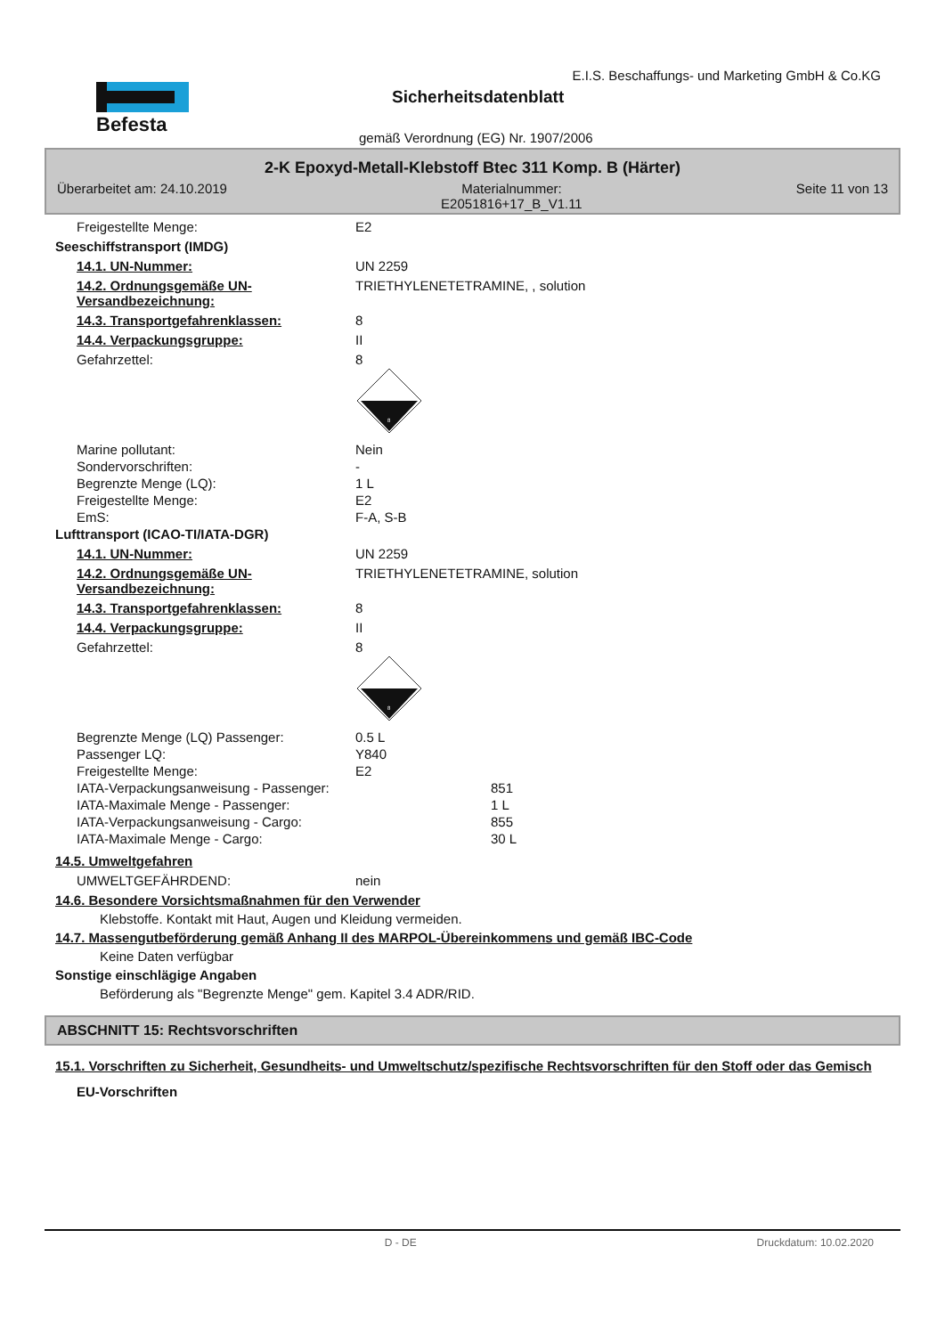Befesta
E.I.S. Beschaffungs- und Marketing GmbH & Co.KG
Sicherheitsdatenblatt
gemäß Verordnung (EG) Nr. 1907/2006
2-K Epoxyd-Metall-Klebstoff Btec 311 Komp. B (Härter)
Überarbeitet am: 24.10.2019 Materialnummer:
E2051816+17_B_V1.11 Seite 11 von 13
Freigestellte Menge: E2
Seeschiffstransport (IMDG)
14.1. UN-Nummer: UN 2259
14.2. Ordnungsgemäße UN-Versandbezeichnung: TRIETHYLENETETRAMINE, , solution
14.3. Transportgefahrenklassen: 8
14.4. Verpackungsgruppe: II
Gefahrzettel: 8
8
Marine pollutant: Nein
Sondervorschriften: -
Begrenzte Menge (LQ): 1 L
Freigestellte Menge: E2
EmS: F-A, S-B
Lufttransport (ICAO-TI/IATA-DGR)
14.1. UN-Nummer: UN 2259
14.2. Ordnungsgemäße UN-Versandbezeichnung: TRIETHYLENETETRAMINE, solution
14.3. Transportgefahrenklassen: 8
14.4. Verpackungsgruppe: II
Gefahrzettel: 8
8
Begrenzte Menge (LQ) Passenger: 0.5 L
Passenger LQ: Y840
Freigestellte Menge: E2
IATA-Verpackungsanweisung - Passenger: 851
IATA-Maximale Menge - Passenger: 1 L
IATA-Verpackungsanweisung - Cargo: 855
IATA-Maximale Menge - Cargo: 30 L
14.5. Umweltgefahren
UMWELTGEFÄHRDEND: nein
14.6. Besondere Vorsichtsmaßnahmen für den Verwender
Klebstoffe. Kontakt mit Haut, Augen und Kleidung vermeiden.
14.7. Massengutbeförderung gemäß Anhang II des MARPOL-Übereinkommens und gemäß IBC-Code
Keine Daten verfügbar
Sonstige einschlägige Angaben
Beförderung als "Begrenzte Menge" gem. Kapitel 3.4 ADR/RID.
ABSCHNITT 15: Rechtsvorschriften
15.1. Vorschriften zu Sicherheit, Gesundheits- und Umweltschutz/spezifische Rechtsvorschriften für den Stoff oder das Gemisch
EU-Vorschriften
D - DE Druckdatum: 10.02.2020